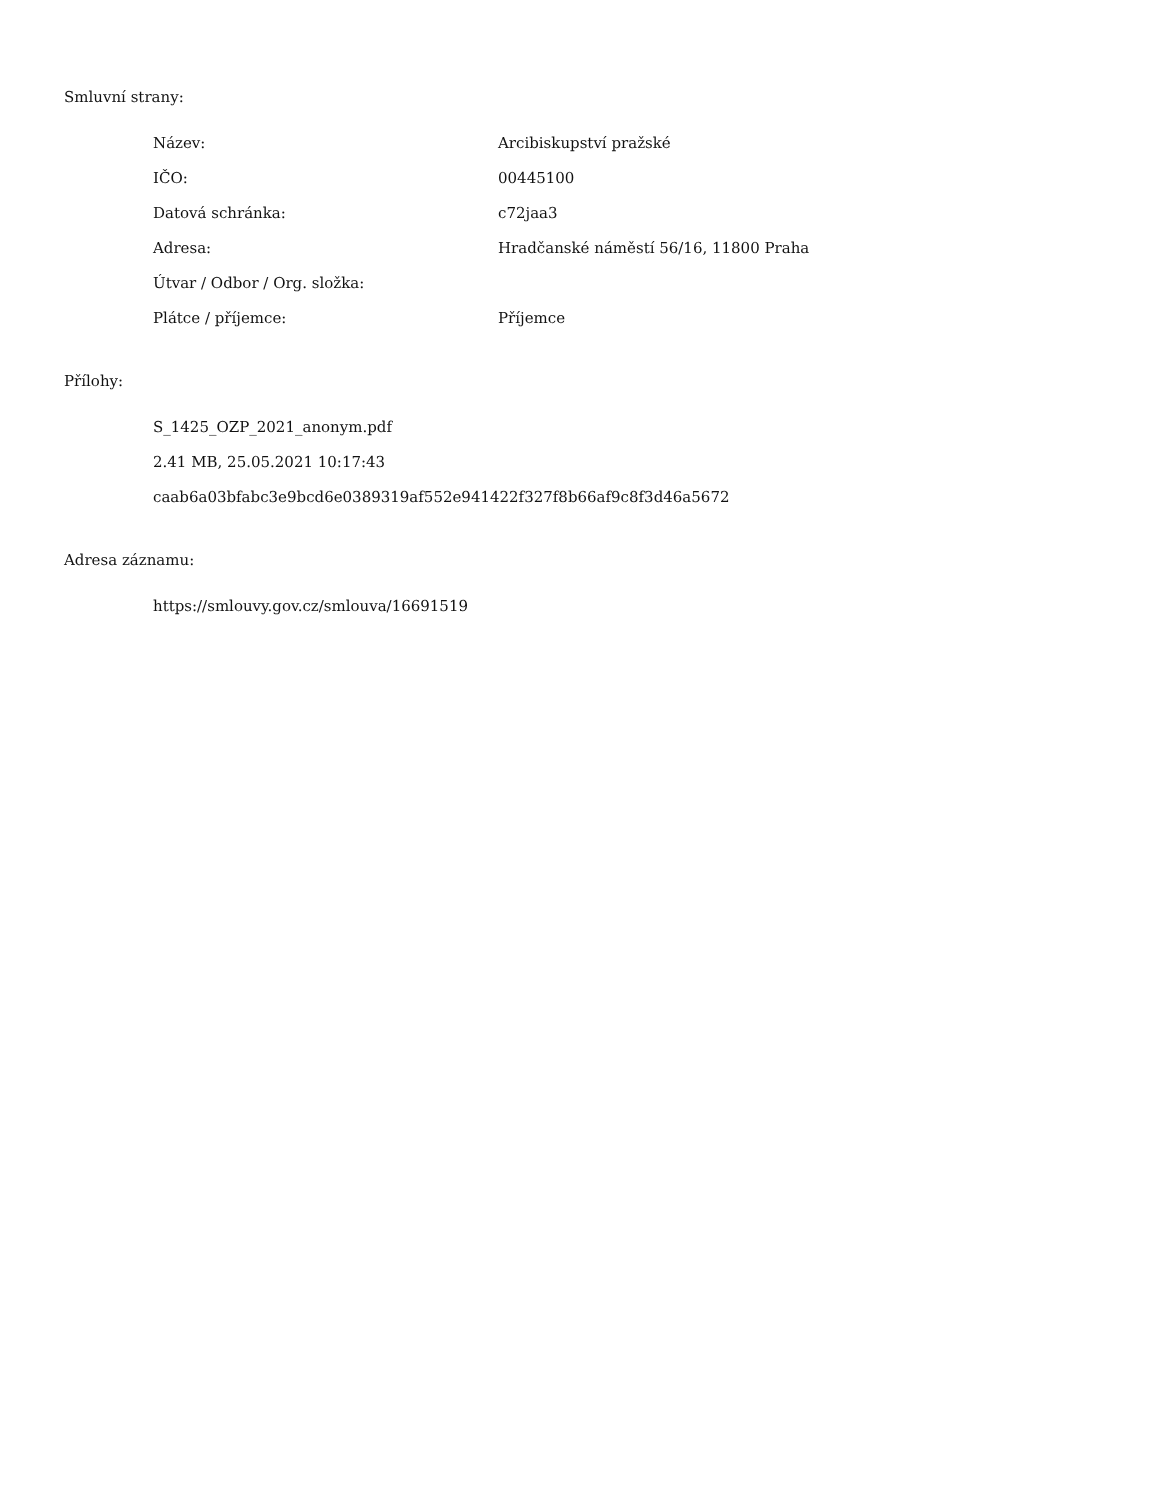Smluvní strany:
| Název: | Arcibiskupství pražské |
| IČO: | 00445100 |
| Datová schránka: | c72jaa3 |
| Adresa: | Hradčanské náměstí 56/16, 11800 Praha |
| Útvar / Odbor / Org. složka: | |
| Plátce / příjemce: | Příjemce |
Přílohy:
S_1425_OZP_2021_anonym.pdf
2.41 MB, 25.05.2021 10:17:43
caab6a03bfabc3e9bcd6e0389319af552e941422f327f8b66af9c8f3d46a5672
Adresa záznamu:
https://smlouvy.gov.cz/smlouva/16691519